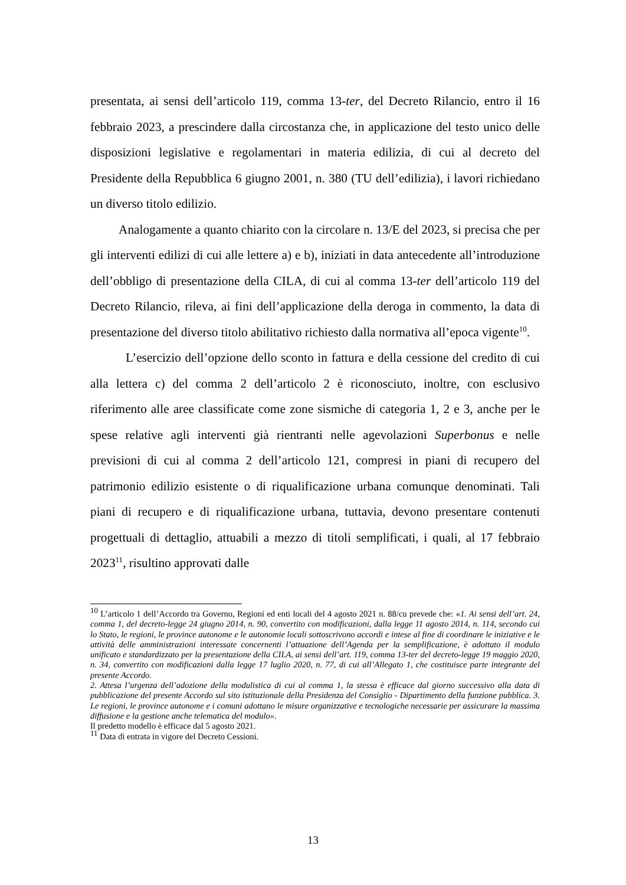presentata, ai sensi dell’articolo 119, comma 13-ter, del Decreto Rilancio, entro il 16 febbraio 2023, a prescindere dalla circostanza che, in applicazione del testo unico delle disposizioni legislative e regolamentari in materia edilizia, di cui al decreto del Presidente della Repubblica 6 giugno 2001, n. 380 (TU dell’edilizia), i lavori richiedano un diverso titolo edilizio.
Analogamente a quanto chiarito con la circolare n. 13/E del 2023, si precisa che per gli interventi edilizi di cui alle lettere a) e b), iniziati in data antecedente all’introduzione dell’obbligo di presentazione della CILA, di cui al comma 13-ter dell’articolo 119 del Decreto Rilancio, rileva, ai fini dell’applicazione della deroga in commento, la data di presentazione del diverso titolo abilitativo richiesto dalla normativa all’epoca vigente<sup>10</sup>.
L’esercizio dell’opzione dello sconto in fattura e della cessione del credito di cui alla lettera c) del comma 2 dell’articolo 2 è riconosciuto, inoltre, con esclusivo riferimento alle aree classificate come zone sismiche di categoria 1, 2 e 3, anche per le spese relative agli interventi già rientranti nelle agevolazioni Superbonus e nelle previsioni di cui al comma 2 dell’articolo 121, compresi in piani di recupero del patrimonio edilizio esistente o di riqualificazione urbana comunque denominati. Tali piani di recupero e di riqualificazione urbana, tuttavia, devono presentare contenuti progettuali di dettaglio, attuabili a mezzo di titoli semplificati, i quali, al 17 febbraio 2023<sup>11</sup>, risultino approvati dalle
<sup>10</sup> L’articolo 1 dell’Accordo tra Governo, Regioni ed enti locali del 4 agosto 2021 n. 88/cu prevede che: «1. Ai sensi dell’art. 24, comma 1, del decreto-legge 24 giugno 2014, n. 90, convertito con modificazioni, dalla legge 11 agosto 2014, n. 114, secondo cui lo Stato, le regioni, le province autonome e le autonomie locali sottoscrivono accordi e intese al fine di coordinare le iniziative e le attività delle amministrazioni interessate concernenti l’attuazione dell’Agenda per la semplificazione, è adottato il modulo unificato e standardizzato per la presentazione della CILA, ai sensi dell’art. 119, comma 13-ter del decreto-legge 19 maggio 2020, n. 34, convertito con modificazioni dalla legge 17 luglio 2020, n. 77, di cui all’Allegato 1, che costituisce parte integrante del presente Accordo.
2. Attesa l’urgenza dell’adozione della modulistica di cui al comma 1, la stessa è efficace dal giorno successivo alla data di pubblicazione del presente Accordo sul sito istituzionale della Presidenza del Consiglio - Dipartimento della funzione pubblica. 3. Le regioni, le province autonome e i comuni adottano le misure organizzative e tecnologiche necessarie per assicurare la massima diffusione e la gestione anche telematica del modulo».
Il predetto modello è efficace dal 5 agosto 2021.
<sup>11</sup> Data di entrata in vigore del Decreto Cessioni.
13